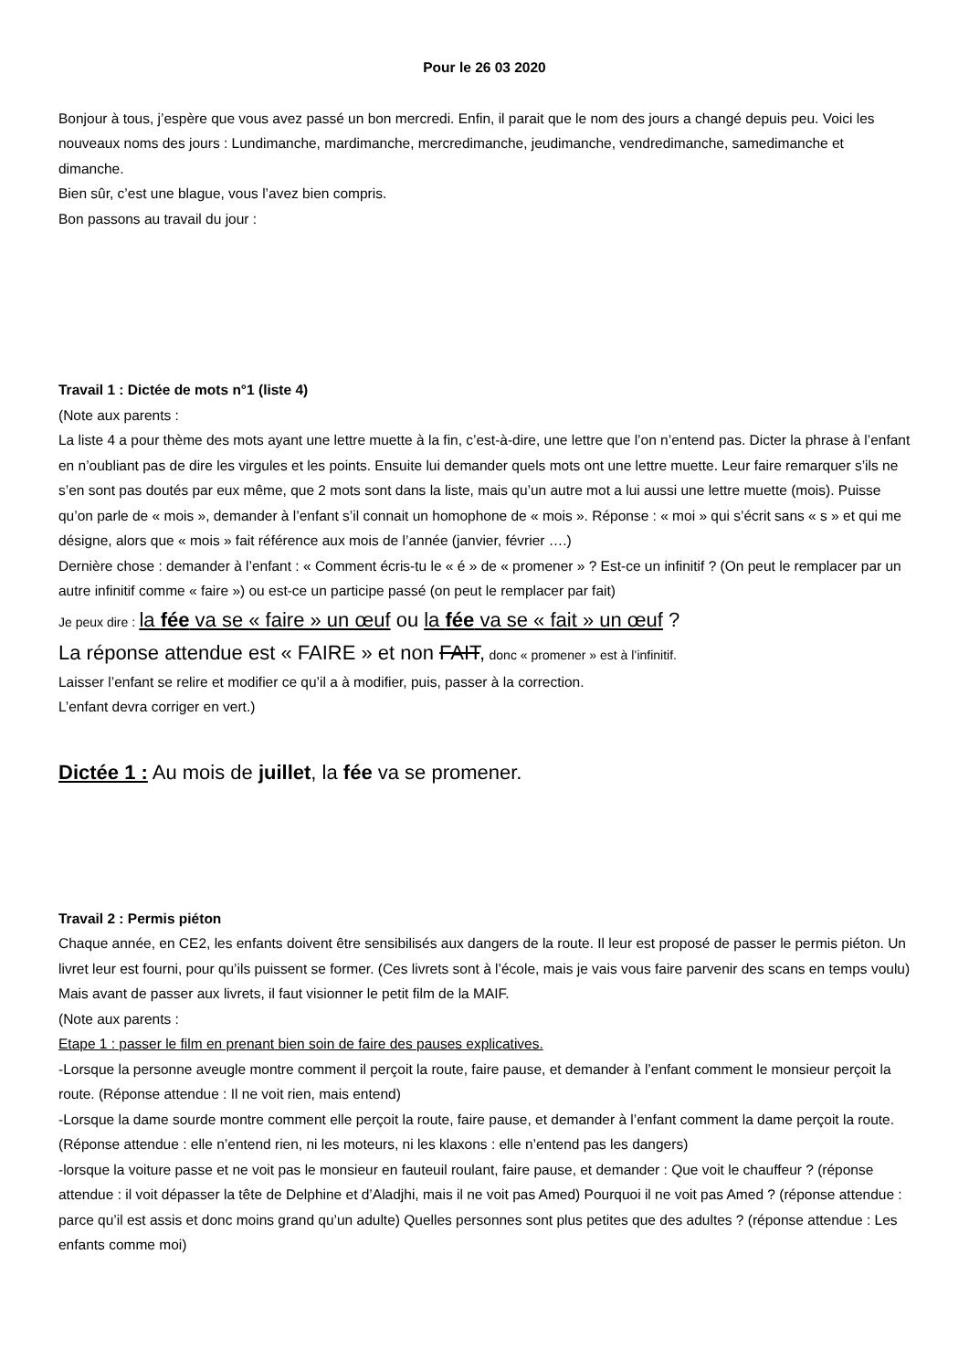Pour le 26 03 2020
Bonjour à tous, j’espère que vous avez passé un bon mercredi. Enfin, il parait que le nom des jours a changé depuis peu. Voici les nouveaux noms des jours : Lundimanche, mardimanche, mercredimanche, jeudimanche, vendredimanche, samedimanche et dimanche.
Bien sûr, c’est une blague, vous l’avez bien compris.
Bon passons au travail du jour :
Travail 1 : Dictée de mots n°1 (liste 4)
(Note aux parents :
La liste 4 a pour thème des mots ayant une lettre muette à la fin, c’est-à-dire, une lettre que l’on n’entend pas. Dicter la phrase à l’enfant en n’oubliant pas de dire les virgules et les points. Ensuite lui demander quels mots ont une lettre muette. Leur faire remarquer s’ils ne s’en sont pas doutés par eux même, que 2 mots sont dans la liste, mais qu’un autre mot a lui aussi une lettre muette (mois). Puisse qu’on parle de « mois », demander à l’enfant s’il connait un homophone de « mois ». Réponse : « moi » qui s’écrit sans « s » et qui me désigne, alors que « mois » fait référence aux mois de l’année (janvier, février ….)
Dernière chose : demander à l’enfant : « Comment écris-tu le « é » de « promener » ? Est-ce un infinitif ? (On peut le remplacer par un autre infinitif comme « faire ») ou est-ce un participe passé (on peut le remplacer par fait)
Je peux dire : la fée va se « faire » un œuf ou la fée va se « fait » un œuf ?
La réponse attendue est « FAIRE » et non FAIT, donc « promener » est à l’infinitif.
Laisser l’enfant se relire et modifier ce qu’il a à modifier, puis, passer à la correction.
L’enfant devra corriger en vert.)
Dictée 1 : Au mois de juillet, la fée va se promener.
Travail 2 : Permis piéton
Chaque année, en CE2, les enfants doivent être sensibilisés aux dangers de la route. Il leur est proposé de passer le permis piéton. Un livret leur est fourni, pour qu’ils puissent se former. (Ces livrets sont à l’école, mais je vais vous faire parvenir des scans en temps voulu)
Mais avant de passer aux livrets, il faut visionner le petit film de la MAIF.
(Note aux parents :
Etape 1 : passer le film en prenant bien soin de faire des pauses explicatives.
-Lorsque la personne aveugle montre comment il perçoit la route, faire pause, et demander à l’enfant comment le monsieur perçoit la route. (Réponse attendue : Il ne voit rien, mais entend)
-Lorsque la dame sourde montre comment elle perçoit la route, faire pause, et demander à l’enfant comment la dame perçoit la route. (Réponse attendue : elle n’entend rien, ni les moteurs, ni les klaxons : elle n’entend pas les dangers)
-lorsque la voiture passe et ne voit pas le monsieur en fauteuil roulant, faire pause, et demander : Que voit le chauffeur ? (réponse attendue : il voit dépasser la tête de Delphine et d’Aladjhi, mais il ne voit pas Amed) Pourquoi il ne voit pas Amed ? (réponse attendue : parce qu’il est assis et donc moins grand qu’un adulte) Quelles personnes sont plus petites que des adultes ? (réponse attendue : Les enfants comme moi)